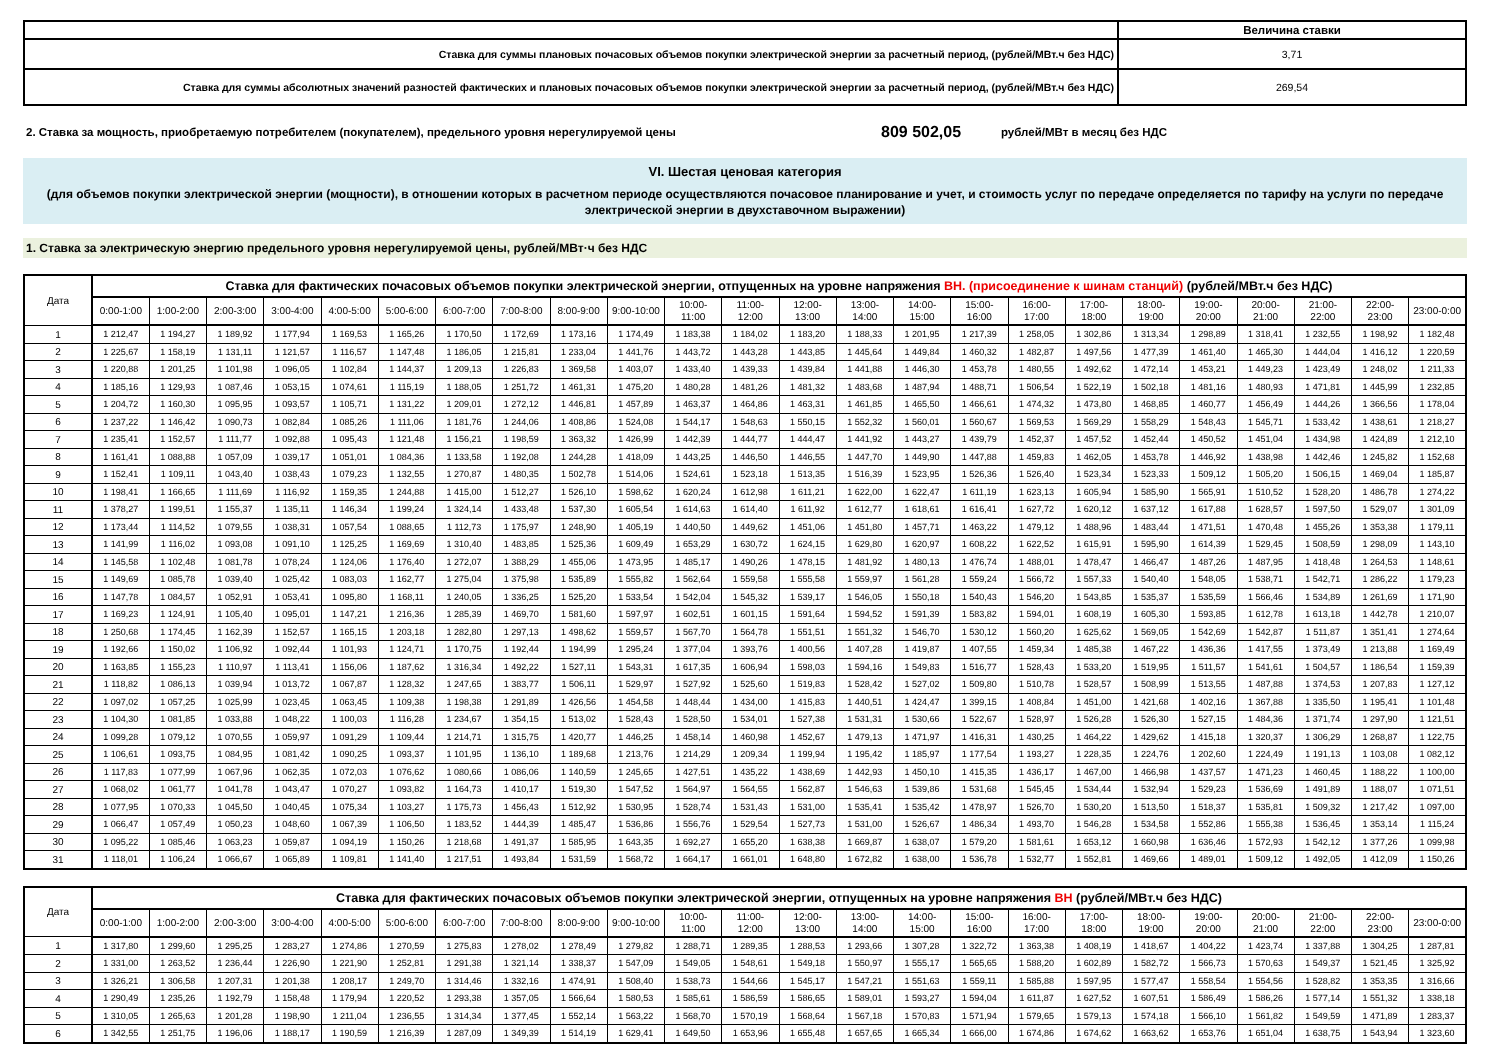| | Величина ставки |
| Ставка для суммы плановых почасовых объемов покупки электрической энергии за расчетный период, (рублей/МВт.ч без НДС) | 3,71 |
| Ставка для суммы абсолютных значений разностей фактических и плановых почасовых объемов покупки электрической энергии за расчетный период, (рублей/МВт.ч без НДС) | 269,54 |
2. Ставка за мощность, приобретаемую потребителем (покупателем), предельного уровня нерегулируемой цены 809 502,05 рублей/МВт в месяц без НДС
VI. Шестая ценовая категория
(для объемов покупки электрической энергии (мощности), в отношении которых в расчетном периоде осуществляются почасовое планирование и учет, и стоимость услуг по передаче определяется по тарифу на услуги по передаче электрической энергии в двухставочном выражении)
1. Ставка за электрическую энергию предельного уровня нерегулируемой цены, рублей/МВт·ч без НДС
| Дата | Ставка для фактических почасовых объемов покупки электрической энергии, отпущенных на уровне напряжения ВН. (присоединение к шинам станций) (рублей/МВт.ч без НДС) | | | | | | | | | | | | | | | | | | | | | | | |
| --- | --- | --- | --- | --- | --- | --- | --- | --- | --- | --- | --- | --- | --- | --- | --- | --- | --- | --- | --- | --- | --- | --- | --- | --- |
| | 0:00-1:00 | 1:00-2:00 | 2:00-3:00 | 3:00-4:00 | 4:00-5:00 | 5:00-6:00 | 6:00-7:00 | 7:00-8:00 | 8:00-9:00 | 9:00-10:00 | 10:00- 11:00 | 11:00- 12:00 | 12:00- 13:00 | 13:00- 14:00 | 14:00- 15:00 | 15:00- 16:00 | 16:00- 17:00 | 17:00- 18:00 | 18:00- 19:00 | 19:00- 20:00 | 20:00- 21:00 | 21:00- 22:00 | 22:00- 23:00 | 23:00-0:00 |
| 1 | 1 212,47 | 1 194,27 | 1 189,92 | 1 177,94 | 1 169,53 | 1 165,26 | 1 170,50 | 1 172,69 | 1 173,16 | 1 174,49 | 1 183,38 | 1 184,02 | 1 183,20 | 1 188,33 | 1 201,95 | 1 217,39 | 1 258,05 | 1 302,86 | 1 313,34 | 1 298,89 | 1 318,41 | 1 232,55 | 1 198,92 | 1 182,48 |
| 2 | 1 225,67 | 1 158,19 | 1 131,11 | 1 121,57 | 1 116,57 | 1 147,48 | 1 186,05 | 1 215,81 | 1 233,04 | 1 441,76 | 1 443,72 | 1 443,28 | 1 443,85 | 1 445,64 | 1 449,84 | 1 460,32 | 1 482,87 | 1 497,56 | 1 477,39 | 1 461,40 | 1 465,30 | 1 444,04 | 1 416,12 | 1 220,59 |
| 3 | 1 220,88 | 1 201,25 | 1 101,98 | 1 096,05 | 1 102,84 | 1 144,37 | 1 209,13 | 1 226,83 | 1 369,58 | 1 403,07 | 1 433,40 | 1 439,33 | 1 439,84 | 1 441,88 | 1 446,30 | 1 453,78 | 1 480,55 | 1 492,62 | 1 472,14 | 1 453,21 | 1 449,23 | 1 423,49 | 1 248,02 | 1 211,33 |
| 4 | 1 185,16 | 1 129,93 | 1 087,46 | 1 053,15 | 1 074,61 | 1 115,19 | 1 188,05 | 1 251,72 | 1 461,31 | 1 475,20 | 1 480,28 | 1 481,26 | 1 481,32 | 1 483,68 | 1 487,94 | 1 488,71 | 1 506,54 | 1 522,19 | 1 502,18 | 1 481,16 | 1 480,93 | 1 471,81 | 1 445,99 | 1 232,85 |
| 5 | 1 204,72 | 1 160,30 | 1 095,95 | 1 093,57 | 1 105,71 | 1 131,22 | 1 209,01 | 1 272,12 | 1 446,81 | 1 457,89 | 1 463,37 | 1 464,86 | 1 463,31 | 1 461,85 | 1 465,50 | 1 466,61 | 1 474,32 | 1 473,80 | 1 468,85 | 1 460,77 | 1 456,49 | 1 444,26 | 1 366,56 | 1 178,04 |
| 6 | 1 237,22 | 1 146,42 | 1 090,73 | 1 082,84 | 1 085,26 | 1 111,06 | 1 181,76 | 1 244,06 | 1 408,86 | 1 524,08 | 1 544,17 | 1 548,63 | 1 550,15 | 1 552,32 | 1 560,01 | 1 560,67 | 1 569,53 | 1 569,29 | 1 558,29 | 1 548,43 | 1 545,71 | 1 533,42 | 1 438,61 | 1 218,27 |
| 7 | 1 235,41 | 1 152,57 | 1 111,77 | 1 092,88 | 1 095,43 | 1 121,48 | 1 156,21 | 1 198,59 | 1 363,32 | 1 426,99 | 1 442,39 | 1 444,77 | 1 444,47 | 1 441,92 | 1 443,27 | 1 439,79 | 1 452,37 | 1 457,52 | 1 452,44 | 1 450,52 | 1 451,04 | 1 434,98 | 1 424,89 | 1 212,10 |
| 8 | 1 161,41 | 1 088,88 | 1 057,09 | 1 039,17 | 1 051,01 | 1 084,36 | 1 133,58 | 1 192,08 | 1 244,28 | 1 418,09 | 1 443,25 | 1 446,50 | 1 446,55 | 1 447,70 | 1 449,90 | 1 447,88 | 1 459,83 | 1 462,05 | 1 453,78 | 1 446,92 | 1 438,98 | 1 442,46 | 1 245,82 | 1 152,68 |
| 9 | 1 152,41 | 1 109,11 | 1 043,40 | 1 038,43 | 1 079,23 | 1 132,55 | 1 270,87 | 1 480,35 | 1 502,78 | 1 514,06 | 1 524,61 | 1 523,18 | 1 513,35 | 1 516,39 | 1 523,95 | 1 526,36 | 1 526,40 | 1 523,34 | 1 523,33 | 1 509,12 | 1 505,20 | 1 506,15 | 1 469,04 | 1 185,87 |
| 10 | 1 198,41 | 1 166,65 | 1 111,69 | 1 116,92 | 1 159,35 | 1 244,88 | 1 415,00 | 1 512,27 | 1 526,10 | 1 598,62 | 1 620,24 | 1 612,98 | 1 611,21 | 1 622,00 | 1 622,47 | 1 611,19 | 1 623,13 | 1 605,94 | 1 585,90 | 1 565,91 | 1 510,52 | 1 528,20 | 1 486,78 | 1 274,22 |
| 11 | 1 378,27 | 1 199,51 | 1 155,37 | 1 135,11 | 1 146,34 | 1 199,24 | 1 324,14 | 1 433,48 | 1 537,30 | 1 605,54 | 1 614,63 | 1 614,40 | 1 611,92 | 1 612,77 | 1 618,61 | 1 616,41 | 1 627,72 | 1 620,12 | 1 637,12 | 1 617,88 | 1 628,57 | 1 597,50 | 1 529,07 | 1 301,09 |
| 12 | 1 173,44 | 1 114,52 | 1 079,55 | 1 038,31 | 1 057,54 | 1 088,65 | 1 112,73 | 1 175,97 | 1 248,90 | 1 405,19 | 1 440,50 | 1 449,62 | 1 451,06 | 1 451,80 | 1 457,71 | 1 463,22 | 1 479,12 | 1 488,96 | 1 483,44 | 1 471,51 | 1 470,48 | 1 455,26 | 1 353,38 | 1 179,11 |
| 13 | 1 141,99 | 1 116,02 | 1 093,08 | 1 091,10 | 1 125,25 | 1 169,69 | 1 310,40 | 1 483,85 | 1 525,36 | 1 609,49 | 1 653,29 | 1 630,72 | 1 624,15 | 1 629,80 | 1 620,97 | 1 608,22 | 1 622,52 | 1 615,91 | 1 595,90 | 1 614,39 | 1 529,45 | 1 508,59 | 1 298,09 | 1 143,10 |
| 14 | 1 145,58 | 1 102,48 | 1 081,78 | 1 078,24 | 1 124,06 | 1 176,40 | 1 272,07 | 1 388,29 | 1 455,06 | 1 473,95 | 1 485,17 | 1 490,26 | 1 478,15 | 1 481,92 | 1 480,13 | 1 476,74 | 1 488,01 | 1 478,47 | 1 466,47 | 1 487,26 | 1 487,95 | 1 418,48 | 1 264,53 | 1 148,61 |
| 15 | 1 149,69 | 1 085,78 | 1 039,40 | 1 025,42 | 1 083,03 | 1 162,77 | 1 275,04 | 1 375,98 | 1 535,89 | 1 555,82 | 1 562,64 | 1 559,58 | 1 555,58 | 1 559,97 | 1 561,28 | 1 559,24 | 1 566,72 | 1 557,33 | 1 540,40 | 1 548,05 | 1 538,71 | 1 542,71 | 1 286,22 | 1 179,23 |
| 16 | 1 147,78 | 1 084,57 | 1 052,91 | 1 053,41 | 1 095,80 | 1 168,11 | 1 240,05 | 1 336,25 | 1 525,20 | 1 533,54 | 1 542,04 | 1 545,32 | 1 539,17 | 1 546,05 | 1 550,18 | 1 540,43 | 1 546,20 | 1 543,85 | 1 535,37 | 1 535,59 | 1 566,46 | 1 534,89 | 1 261,69 | 1 171,90 |
| 17 | 1 169,23 | 1 124,91 | 1 105,40 | 1 095,01 | 1 147,21 | 1 216,36 | 1 285,39 | 1 469,70 | 1 581,60 | 1 597,97 | 1 602,51 | 1 601,15 | 1 591,64 | 1 594,52 | 1 591,39 | 1 583,82 | 1 594,01 | 1 608,19 | 1 605,30 | 1 593,85 | 1 612,78 | 1 613,18 | 1 442,78 | 1 210,07 |
| 18 | 1 250,68 | 1 174,45 | 1 162,39 | 1 152,57 | 1 165,15 | 1 203,18 | 1 282,80 | 1 297,13 | 1 498,62 | 1 559,57 | 1 567,70 | 1 564,78 | 1 551,51 | 1 551,32 | 1 546,70 | 1 530,12 | 1 560,20 | 1 625,62 | 1 569,05 | 1 542,69 | 1 542,87 | 1 511,87 | 1 351,41 | 1 274,64 |
| 19 | 1 192,66 | 1 150,02 | 1 106,92 | 1 092,44 | 1 101,93 | 1 124,71 | 1 170,75 | 1 192,44 | 1 194,99 | 1 295,24 | 1 377,04 | 1 393,76 | 1 400,56 | 1 407,28 | 1 419,87 | 1 407,55 | 1 459,34 | 1 485,38 | 1 467,22 | 1 436,36 | 1 417,55 | 1 373,49 | 1 213,88 | 1 169,49 |
| 20 | 1 163,85 | 1 155,23 | 1 110,97 | 1 113,41 | 1 156,06 | 1 187,62 | 1 316,34 | 1 492,22 | 1 527,11 | 1 543,31 | 1 617,35 | 1 606,94 | 1 598,03 | 1 594,16 | 1 549,83 | 1 516,77 | 1 528,43 | 1 533,20 | 1 519,95 | 1 511,57 | 1 541,61 | 1 504,57 | 1 186,54 | 1 159,39 |
| 21 | 1 118,82 | 1 086,13 | 1 039,94 | 1 013,72 | 1 067,87 | 1 128,32 | 1 247,65 | 1 383,77 | 1 506,11 | 1 529,97 | 1 527,92 | 1 525,60 | 1 519,83 | 1 528,42 | 1 527,02 | 1 509,80 | 1 510,78 | 1 528,57 | 1 508,99 | 1 513,55 | 1 487,88 | 1 374,53 | 1 207,83 | 1 127,12 |
| 22 | 1 097,02 | 1 057,25 | 1 025,99 | 1 023,45 | 1 063,45 | 1 109,38 | 1 198,38 | 1 291,89 | 1 426,56 | 1 454,58 | 1 448,44 | 1 434,00 | 1 415,83 | 1 440,51 | 1 424,47 | 1 399,15 | 1 408,84 | 1 451,00 | 1 421,68 | 1 402,16 | 1 367,88 | 1 335,50 | 1 195,41 | 1 101,48 |
| 23 | 1 104,30 | 1 081,85 | 1 033,88 | 1 048,22 | 1 100,03 | 1 116,28 | 1 234,67 | 1 354,15 | 1 513,02 | 1 528,43 | 1 528,50 | 1 534,01 | 1 527,38 | 1 531,31 | 1 530,66 | 1 522,67 | 1 528,97 | 1 526,28 | 1 526,30 | 1 527,15 | 1 484,36 | 1 371,74 | 1 297,90 | 1 121,51 |
| 24 | 1 099,28 | 1 079,12 | 1 070,55 | 1 059,97 | 1 091,29 | 1 109,44 | 1 214,71 | 1 315,75 | 1 420,77 | 1 446,25 | 1 458,14 | 1 460,98 | 1 452,67 | 1 479,13 | 1 471,97 | 1 416,31 | 1 430,25 | 1 464,22 | 1 429,62 | 1 415,18 | 1 320,37 | 1 306,29 | 1 268,87 | 1 122,75 |
| 25 | 1 106,61 | 1 093,75 | 1 084,95 | 1 081,42 | 1 090,25 | 1 093,37 | 1 101,95 | 1 136,10 | 1 189,68 | 1 213,76 | 1 214,29 | 1 209,34 | 1 199,94 | 1 195,42 | 1 185,97 | 1 177,54 | 1 193,27 | 1 228,35 | 1 224,76 | 1 202,60 | 1 224,49 | 1 191,13 | 1 103,08 | 1 082,12 |
| 26 | 1 117,83 | 1 077,99 | 1 067,96 | 1 062,35 | 1 072,03 | 1 076,62 | 1 080,66 | 1 086,06 | 1 140,59 | 1 245,65 | 1 427,51 | 1 435,22 | 1 438,69 | 1 442,93 | 1 450,10 | 1 415,35 | 1 436,17 | 1 467,00 | 1 466,98 | 1 437,57 | 1 471,23 | 1 460,45 | 1 188,22 | 1 100,00 |
| 27 | 1 068,02 | 1 061,77 | 1 041,78 | 1 043,47 | 1 070,27 | 1 093,82 | 1 164,73 | 1 410,17 | 1 519,30 | 1 547,52 | 1 564,97 | 1 564,55 | 1 562,87 | 1 546,63 | 1 539,86 | 1 531,68 | 1 545,45 | 1 534,44 | 1 532,94 | 1 529,23 | 1 536,69 | 1 491,89 | 1 188,07 | 1 071,51 |
| 28 | 1 077,95 | 1 070,33 | 1 045,50 | 1 040,45 | 1 075,34 | 1 103,27 | 1 175,73 | 1 456,43 | 1 512,92 | 1 530,95 | 1 528,74 | 1 531,43 | 1 531,00 | 1 535,41 | 1 535,42 | 1 478,97 | 1 526,70 | 1 530,20 | 1 513,50 | 1 518,37 | 1 535,81 | 1 509,32 | 1 217,42 | 1 097,00 |
| 29 | 1 066,47 | 1 057,49 | 1 050,23 | 1 048,60 | 1 067,39 | 1 106,50 | 1 183,52 | 1 444,39 | 1 485,47 | 1 536,86 | 1 556,76 | 1 529,54 | 1 527,73 | 1 531,00 | 1 526,67 | 1 486,34 | 1 493,70 | 1 546,28 | 1 534,58 | 1 552,86 | 1 555,38 | 1 536,45 | 1 353,14 | 1 115,24 |
| 30 | 1 095,22 | 1 085,46 | 1 063,23 | 1 059,87 | 1 094,19 | 1 150,26 | 1 218,68 | 1 491,37 | 1 585,95 | 1 643,35 | 1 692,27 | 1 655,20 | 1 638,38 | 1 669,87 | 1 638,07 | 1 579,20 | 1 581,61 | 1 653,12 | 1 660,98 | 1 636,46 | 1 572,93 | 1 542,12 | 1 377,26 | 1 099,98 |
| 31 | 1 118,01 | 1 106,24 | 1 066,67 | 1 065,89 | 1 109,81 | 1 141,40 | 1 217,51 | 1 493,84 | 1 531,59 | 1 568,72 | 1 664,17 | 1 661,01 | 1 648,80 | 1 672,82 | 1 638,00 | 1 536,78 | 1 532,77 | 1 552,81 | 1 469,66 | 1 489,01 | 1 509,12 | 1 492,05 | 1 412,09 | 1 150,26 |
| Дата | Ставка для фактических почасовых объемов покупки электрической энергии, отпущенных на уровне напряжения ВН (рублей/МВт.ч без НДС) | | | | | | | | | | | | | | | | | | | | | | | |
| --- | --- | --- | --- | --- | --- | --- | --- | --- | --- | --- | --- | --- | --- | --- | --- | --- | --- | --- | --- | --- | --- | --- | --- | --- |
| | 0:00-1:00 | 1:00-2:00 | 2:00-3:00 | 3:00-4:00 | 4:00-5:00 | 5:00-6:00 | 6:00-7:00 | 7:00-8:00 | 8:00-9:00 | 9:00-10:00 | 10:00- 11:00 | 11:00- 12:00 | 12:00- 13:00 | 13:00- 14:00 | 14:00- 15:00 | 15:00- 16:00 | 16:00- 17:00 | 17:00- 18:00 | 18:00- 19:00 | 19:00- 20:00 | 20:00- 21:00 | 21:00- 22:00 | 22:00- 23:00 | 23:00-0:00 |
| 1 | 1 317,80 | 1 299,60 | 1 295,25 | 1 283,27 | 1 274,86 | 1 270,59 | 1 275,83 | 1 278,02 | 1 278,49 | 1 279,82 | 1 288,71 | 1 289,35 | 1 288,53 | 1 293,66 | 1 307,28 | 1 322,72 | 1 363,38 | 1 408,19 | 1 418,67 | 1 404,22 | 1 423,74 | 1 337,88 | 1 304,25 | 1 287,81 |
| 2 | 1 331,00 | 1 263,52 | 1 236,44 | 1 226,90 | 1 221,90 | 1 252,81 | 1 291,38 | 1 321,14 | 1 338,37 | 1 547,09 | 1 549,05 | 1 548,61 | 1 549,18 | 1 550,97 | 1 555,17 | 1 565,65 | 1 588,20 | 1 602,89 | 1 582,72 | 1 566,73 | 1 570,63 | 1 549,37 | 1 521,45 | 1 325,92 |
| 3 | 1 326,21 | 1 306,58 | 1 207,31 | 1 201,38 | 1 208,17 | 1 249,70 | 1 314,46 | 1 332,16 | 1 474,91 | 1 508,40 | 1 538,73 | 1 544,66 | 1 545,17 | 1 547,21 | 1 551,63 | 1 559,11 | 1 585,88 | 1 597,95 | 1 577,47 | 1 558,54 | 1 554,56 | 1 528,82 | 1 353,35 | 1 316,66 |
| 4 | 1 290,49 | 1 235,26 | 1 192,79 | 1 158,48 | 1 179,94 | 1 220,52 | 1 293,38 | 1 357,05 | 1 566,64 | 1 580,53 | 1 585,61 | 1 586,59 | 1 586,65 | 1 589,01 | 1 593,27 | 1 594,04 | 1 611,87 | 1 627,52 | 1 607,51 | 1 586,49 | 1 586,26 | 1 577,14 | 1 551,32 | 1 338,18 |
| 5 | 1 310,05 | 1 265,63 | 1 201,28 | 1 198,90 | 1 211,04 | 1 236,55 | 1 314,34 | 1 377,45 | 1 552,14 | 1 563,22 | 1 568,70 | 1 570,19 | 1 568,64 | 1 567,18 | 1 570,83 | 1 571,94 | 1 579,65 | 1 579,13 | 1 574,18 | 1 566,10 | 1 561,82 | 1 549,59 | 1 471,89 | 1 283,37 |
| 6 | 1 342,55 | 1 251,75 | 1 196,06 | 1 188,17 | 1 190,59 | 1 216,39 | 1 287,09 | 1 349,39 | 1 514,19 | 1 629,41 | 1 649,50 | 1 653,96 | 1 655,48 | 1 657,65 | 1 665,34 | 1 666,00 | 1 674,86 | 1 674,62 | 1 663,62 | 1 653,76 | 1 651,04 | 1 638,75 | 1 543,94 | 1 323,60 |